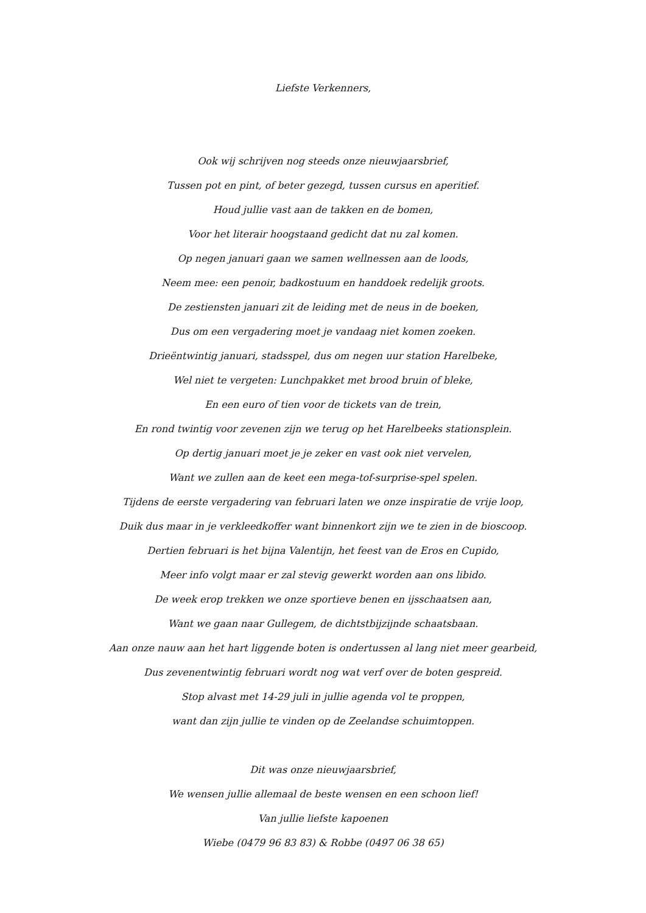Liefste Verkenners,
Ook wij schrijven nog steeds onze nieuwjaarsbrief,
Tussen pot en pint, of beter gezegd, tussen cursus en aperitief.
Houd jullie vast aan de takken en de bomen,
Voor het literair hoogstaand gedicht dat nu zal komen.
Op negen januari gaan we samen wellnessen aan de loods,
Neem mee: een penoir, badkostuum en handdoek redelijk groots.
De zestiensten januari zit de leiding met de neus in de boeken,
Dus om een vergadering moet je vandaag niet komen zoeken.
Drieëntwintig januari, stadsspel, dus om negen uur station Harelbeke,
Wel niet te vergeten: Lunchpakket met brood bruin of bleke,
En een euro of tien voor de tickets van de trein,
En rond twintig voor zevenen zijn we terug op het Harelbeeks stationsplein.
Op dertig januari moet je je zeker en vast ook niet vervelen,
Want we zullen aan de keet een mega-tof-surprise-spel spelen.
Tijdens de eerste vergadering van februari laten we onze inspiratie de vrije loop,
Duik dus maar in je verkleedkoffer want binnenkort zijn we te zien in de bioscoop.
Dertien februari is het bijna Valentijn, het feest van de Eros en Cupido,
Meer info volgt maar er zal stevig gewerkt worden aan ons libido.
De week erop trekken we onze sportieve benen en ijsschaatsen aan,
Want we gaan naar Gullegem, de dichtstbijzijnde schaatsbaan.
Aan onze nauw aan het hart liggende boten is ondertussen al lang niet meer gearbeid,
Dus zevenentwintig februari wordt nog wat verf over de boten gespreid.
Stop alvast met 14-29 juli in jullie agenda vol te proppen,
want dan zijn jullie te vinden op de Zeelandse schuimtoppen.
Dit was onze nieuwjaarsbrief,
We wensen jullie allemaal de beste wensen en een schoon lief!
Van jullie liefste kapoenen
Wiebe (0479 96 83 83) & Robbe (0497 06 38 65)